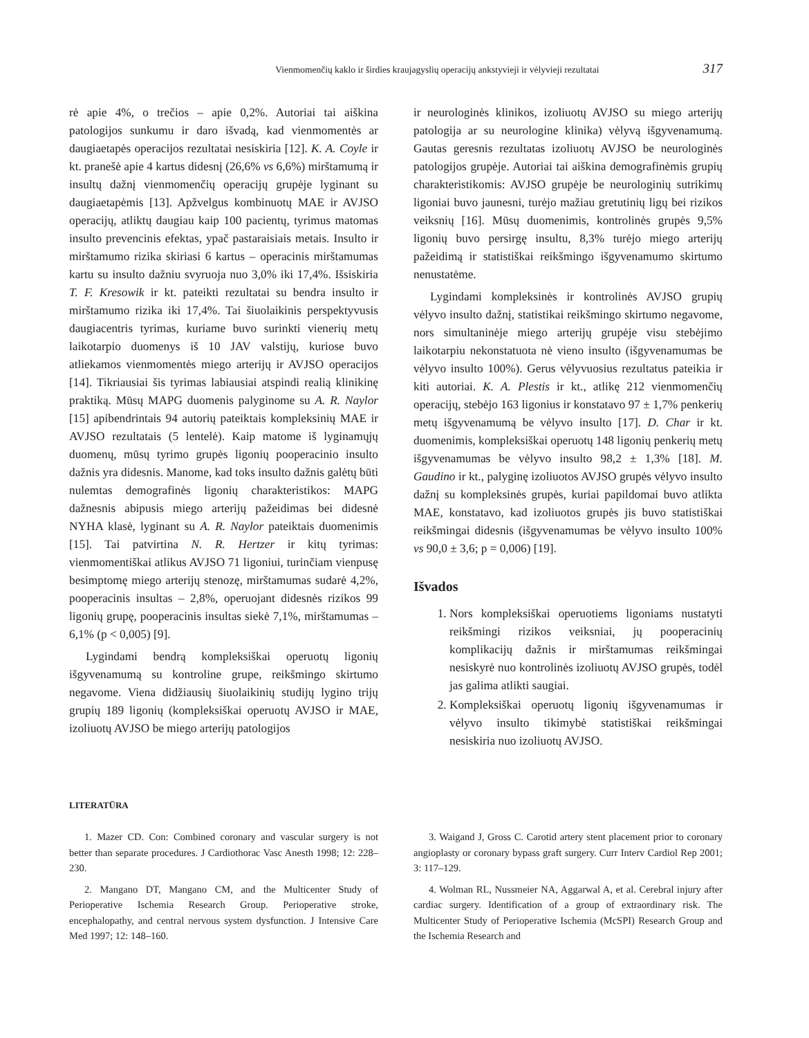Vienmomenčių kaklo ir širdies kraujagyslių operacijų ankstyvieji ir vėlyvieji rezultatai 317
rė apie 4%, o trečios – apie 0,2%. Autoriai tai aiškina patologijos sunkumu ir daro išvadą, kad vienmomentės ar daugiaetapės operacijos rezultatai nesiskiria [12]. K. A. Coyle ir kt. pranešė apie 4 kartus didesnį (26,6% vs 6,6%) mirštamumą ir insultų dažnį vienmomenčių operacijų grupėje lyginant su daugiaetapėmis [13]. Apžvelgus kombinuotų MAE ir AVJSO operacijų, atliktų daugiau kaip 100 pacientų, tyrimus matomas insulto prevencinis efektas, ypač pastaraisiais metais. Insulto ir mirštamumo rizika skiriasi 6 kartus – operacinis mirštamumas kartu su insulto dažniu svyruoja nuo 3,0% iki 17,4%. Išsiskiria T. F. Kresowik ir kt. pateikti rezultatai su bendra insulto ir mirštamumo rizika iki 17,4%. Tai šiuolaikinis perspektyvusis daugiacentris tyrimas, kuriame buvo surinkti vienerių metų laikotarpio duomenys iš 10 JAV valstijų, kuriose buvo atliekamos vienmomentės miego arterijų ir AVJSO operacijos [14]. Tikriausiai šis tyrimas labiausiai atspindi realią klinikinę praktiką. Mūsų MAPG duomenis palyginome su A. R. Naylor [15] apibendrintais 94 autorių pateiktais kompleksinių MAE ir AVJSO rezultatais (5 lentelė). Kaip matome iš lyginamųjų duomenų, mūsų tyrimo grupės ligonių pooperacinio insulto dažnis yra didesnis. Manome, kad toks insulto dažnis galėtų būti nulemtas demografinės ligonių charakteristikos: MAPG dažnesnis abipusis miego arterijų pažeidimas bei didesnė NYHA klasė, lyginant su A. R. Naylor pateiktais duomenimis [15]. Tai patvirtina N. R. Hertzer ir kitų tyrimas: vienmomentiškai atlikus AVJSO 71 ligoniui, turinčiam vienpusę besimptomę miego arterijų stenozę, mirštamumas sudarė 4,2%, pooperacinis insultas – 2,8%, operuojant didesnės rizikos 99 ligonių grupę, pooperacinis insultas siekė 7,1%, mirštamumas – 6,1% (p < 0,005) [9].
Lygindami bendrą kompleksiškai operuotų ligonių išgyvenamumą su kontroline grupe, reikšmingo skirtumo negavome. Viena didžiausių šiuolaikinių studijų lygino trijų grupių 189 ligonių (kompleksiškai operuotų AVJSO ir MAE, izoliuotų AVJSO be miego arterijų patologijos
ir neurologinės klinikos, izoliuotų AVJSO su miego arterijų patologija ar su neurologine klinika) vėlyvą išgyvenamumą. Gautas geresnis rezultatas izoliuotų AVJSO be neurologinės patologijos grupėje. Autoriai tai aiškina demografinėmis grupių charakteristikomis: AVJSO grupėje be neurologinių sutrikimų ligoniai buvo jaunesni, turėjo mažiau gretutinių ligų bei rizikos veiksnių [16]. Mūsų duomenimis, kontrolinės grupės 9,5% ligonių buvo persirgę insultu, 8,3% turėjo miego arterijų pažeidimą ir statistiškai reikšmingo išgyvenamumo skirtumo nenustatėme.
Lygindami kompleksinės ir kontrolinės AVJSO grupių vėlyvo insulto dažnį, statistikai reikšmingo skirtumo negavome, nors simultaninėje miego arterijų grupėje visu stebėjimo laikotarpiu nekonstatuota nė vieno insulto (išgyvenamumas be vėlyvo insulto 100%). Gerus vėlyvuosius rezultatus pateikia ir kiti autoriai. K. A. Plestis ir kt., atlikę 212 vienmomenčių operacijų, stebėjo 163 ligonius ir konstatavo 97 ± 1,7% penkerių metų išgyvenamumą be vėlyvo insulto [17]. D. Char ir kt. duomenimis, kompleksiškai operuotų 148 ligonių penkerių metų išgyvenamumas be vėlyvo insulto 98,2 ± 1,3% [18]. M. Gaudino ir kt., palyginę izoliuotos AVJSO grupės vėlyvo insulto dažnį su kompleksinės grupės, kuriai papildomai buvo atlikta MAE, konstatavo, kad izoliuotos grupės jis buvo statistiškai reikšmingai didesnis (išgyvenamumas be vėlyvo insulto 100% vs 90,0 ± 3,6; p = 0,006) [19].
Išvados
1. Nors kompleksiškai operuotiems ligoniams nustatyti reikšmingi rizikos veiksniai, jų pooperacinių komplikacijų dažnis ir mirštamumas reikšmingai nesiskyrė nuo kontrolinės izoliuotų AVJSO grupės, todėl jas galima atlikti saugiai.
2. Kompleksiškai operuotų ligonių išgyvenamumas ir vėlyvo insulto tikimybė statistiškai reikšmingai nesiskiria nuo izoliuotų AVJSO.
LITERATŪRA
1. Mazer CD. Con: Combined coronary and vascular surgery is not better than separate procedures. J Cardiothorac Vasc Anesth 1998; 12: 228–230.
2. Mangano DT, Mangano CM, and the Multicenter Study of Perioperative Ischemia Research Group. Perioperative stroke, encephalopathy, and central nervous system dysfunction. J Intensive Care Med 1997; 12: 148–160.
3. Waigand J, Gross C. Carotid artery stent placement prior to coronary angioplasty or coronary bypass graft surgery. Curr Interv Cardiol Rep 2001; 3: 117–129.
4. Wolman RL, Nussmeier NA, Aggarwal A, et al. Cerebral injury after cardiac surgery. Identification of a group of extraordinary risk. The Multicenter Study of Perioperative Ischemia (McSPI) Research Group and the Ischemia Research and